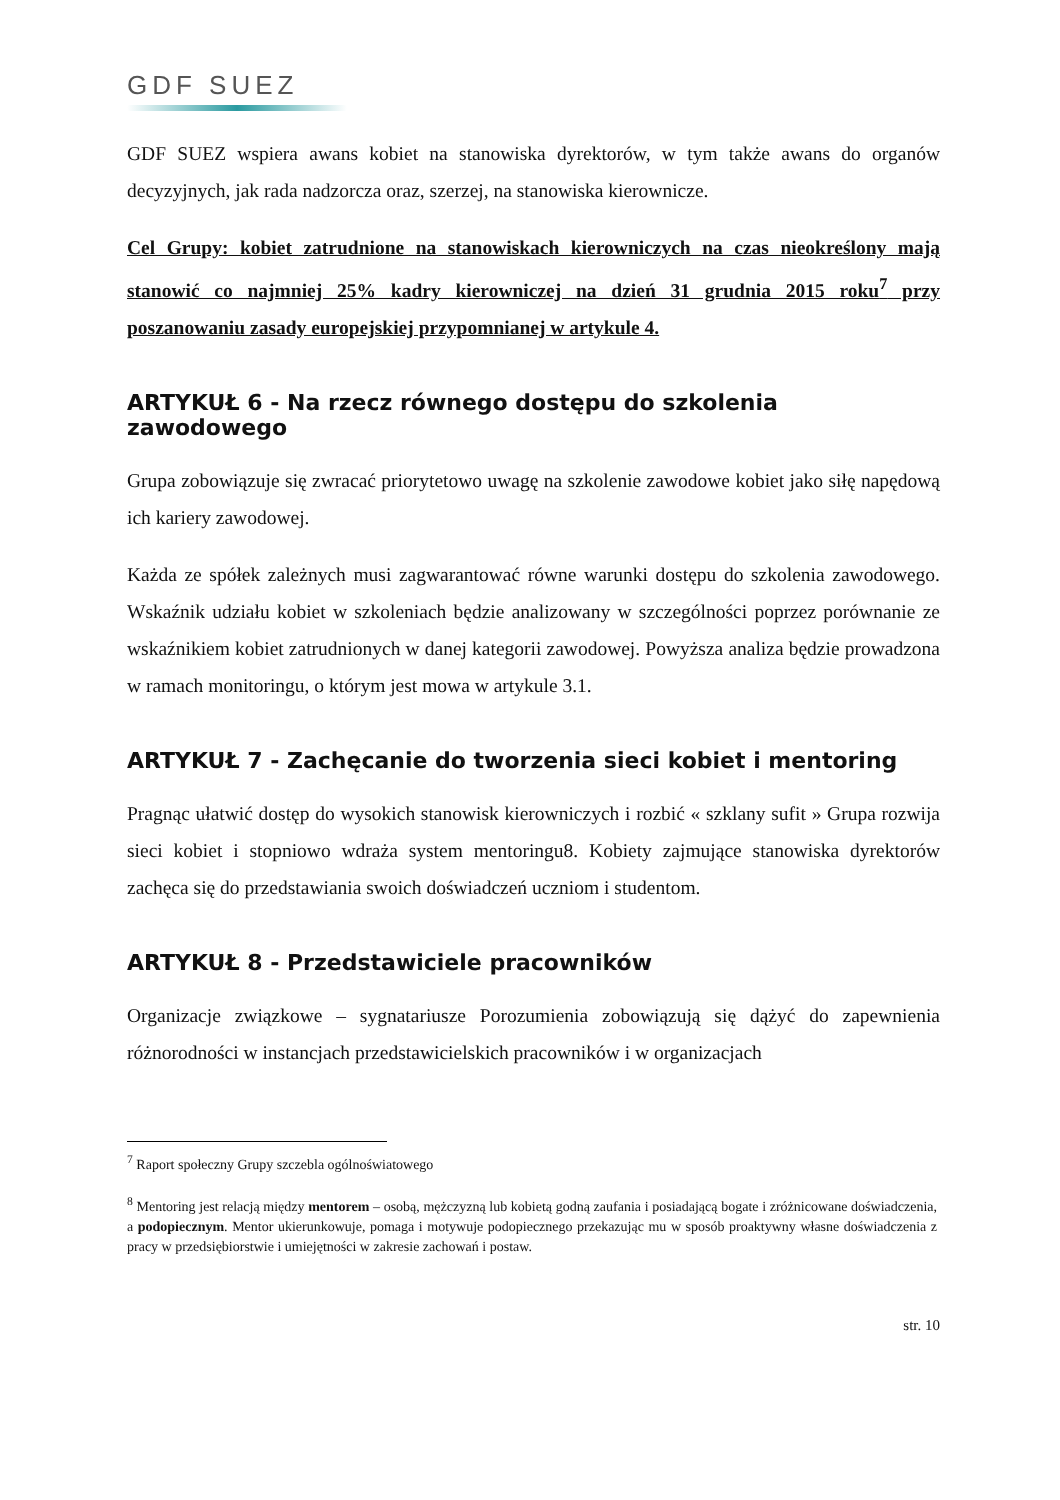GDF SUEZ
GDF SUEZ wspiera awans kobiet na stanowiska dyrektorów, w tym także awans do organów decyzyjnych, jak rada nadzorcza oraz, szerzej, na stanowiska kierownicze.
Cel Grupy: kobiet zatrudnione na stanowiskach kierowniczych na czas nieokreślony mają stanowić co najmniej 25% kadry kierowniczej na dzień 31 grudnia 2015 roku<sup>7</sup> przy poszanowaniu zasady europejskiej przypomnianej w artykule 4.
ARTYKUŁ 6 - Na rzecz równego dostępu do szkolenia zawodowego
Grupa zobowiązuje się zwracać priorytetowo uwagę na szkolenie zawodowe kobiet jako siłę napędową ich kariery zawodowej.
Każda ze spółek zależnych musi zagwarantować równe warunki dostępu do szkolenia zawodowego. Wskaźnik udziału kobiet w szkoleniach będzie analizowany w szczególności poprzez porównanie ze wskaźnikiem kobiet zatrudnionych w danej kategorii zawodowej. Powyższa analiza będzie prowadzona w ramach monitoringu, o którym jest mowa w artykule 3.1.
ARTYKUŁ 7 - Zachęcanie do tworzenia sieci kobiet i mentoring
Pragnąc ułatwić dostęp do wysokich stanowisk kierowniczych i rozbić « szklany sufit » Grupa rozwija sieci kobiet i stopniowo wdraża system mentoringu8. Kobiety zajmujące stanowiska dyrektorów zachęca się do przedstawiania swoich doświadczeń uczniom i studentom.
ARTYKUŁ 8 - Przedstawiciele pracowników
Organizacje związkowe – sygnatariusze Porozumienia zobowiązują się dążyć do zapewnienia różnorodności w instancjach przedstawicielskich pracowników i w organizacjach
<sup>7</sup> Raport społeczny Grupy szczebla ogólnoświatowego
<sup>8</sup> Mentoring jest relacją między mentorem – osobą, mężczyzną lub kobietą godną zaufania i posiadającą bogate i zróżnicowane doświadczenia, a podopiecznym. Mentor ukierunkowuje, pomaga i motywuje podopiecznego przekazując mu w sposób proaktywny własne doświadczenia z pracy w przedsiębiorstwie i umiejętności w zakresie zachowań i postaw.
str. 10